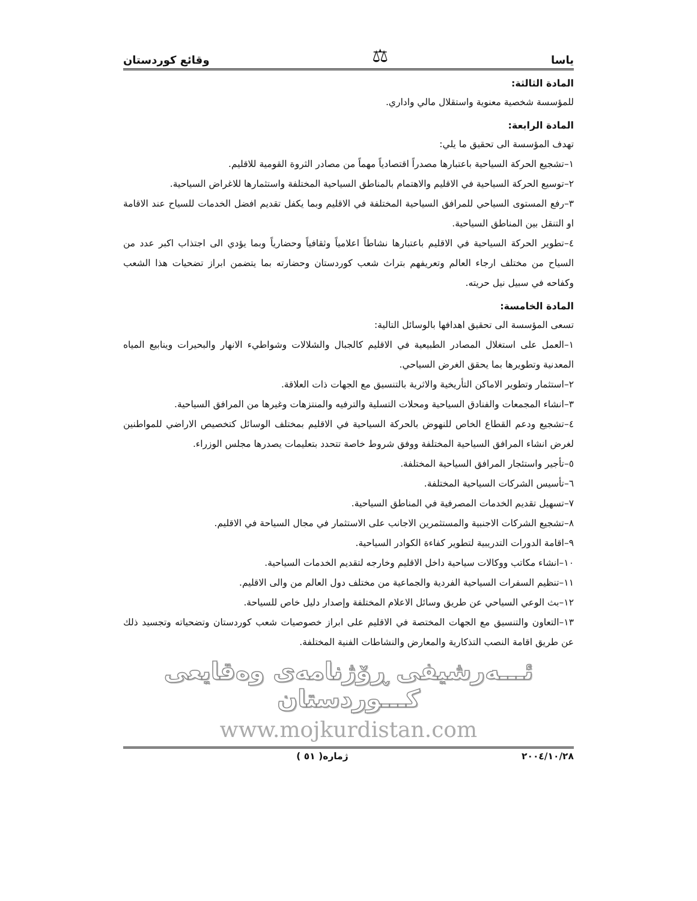ياسا ⚖ وقائع كوردستان
المادة الثالثة:
للمؤسسة شخصية معنوية واستقلال مالي واداري.
المادة الرابعة:
تهدف المؤسسة الى تحقيق ما يلي:
١–تشجيع الحركة السياحية باعتبارها مصدراً اقتصادياً مهماً من مصادر الثروة القومية للاقليم.
٢–توسيع الحركة السياحية في الاقليم والاهتمام بالمناطق السياحية المختلفة واستثمارها للاغراض السياحية.
٣–رفع المستوى السياحي للمرافق السياحية المختلفة في الاقليم وبما يكفل تقديم افضل الخدمات للسياح عند الاقامة او التنقل بين المناطق السياحية.
٤–تطوير الحركة السياحية في الاقليم باعتبارها نشاطاً اعلامياً وثقافياً وحضارياً وبما يؤدي الى اجتذاب اكبر عدد من السياح من مختلف ارجاء العالم وتعريفهم بتراث شعب كوردستان وحضارته بما يتضمن ابراز تضحيات هذا الشعب وكفاحه في سبيل نيل حريته.
المادة الخامسة:
تسعى المؤسسة الى تحقيق اهدافها بالوسائل التالية:
١–العمل على استغلال المصادر الطبيعية في الاقليم كالجبال والشلالات وشواطيء الانهار والبحيرات وينابيع المياه المعدنية وتطويرها بما يحقق الغرض السياحي.
٢–استثمار وتطوير الاماكن التأريخية والاثرية بالتنسيق مع الجهات ذات العلاقة.
٣–انشاء المجمعات والفنادق السياحية ومحلات التسلية والترفيه والمنتزهات وغيرها من المرافق السياحية.
٤–تشجيع ودعم القطاع الخاص للنهوض بالحركة السياحية في الاقليم بمختلف الوسائل كتخصيص الاراضي للمواطنين لغرض انشاء المرافق السياحية المختلفة ووفق شروط خاصة تتحدد بتعليمات يصدرها مجلس الوزراء.
٥–تأجير واستئجار المرافق السياحية المختلفة.
٦–تأسيس الشركات السياحية المختلفة.
٧–تسهيل تقديم الخدمات المصرفية في المناطق السياحية.
٨–تشجيع الشركات الاجنبية والمستثمرين الاجانب على الاستثمار في مجال السياحة في الاقليم.
٩–اقامة الدورات التدريبية لتطوير كفاءة الكوادر السياحية.
١٠–انشاء مكاتب ووكالات سياحية داخل الاقليم وخارجه لتقديم الخدمات السياحية.
١١–تنظيم السفرات السياحية الفردية والجماعية من مختلف دول العالم من والى الاقليم.
١٢–بث الوعي السياحي عن طريق وسائل الاعلام المختلفة وإصدار دليل خاص للسياحة.
١٣–التعاون والتنسيق مع الجهات المختصة في الاقليم على ابراز خصوصيات شعب كوردستان وتضحياته وتجسيد ذلك عن طريق اقامة النصب التذكارية والمعارض والنشاطات الفنية المختلفة.
ئـــەرشيفی ڕۆژنامەی وەقايعی كـــوردستان
www.mojkurdistan.com
٢٠٠٤/١٠/٢٨ ژمارە( ٥١ )